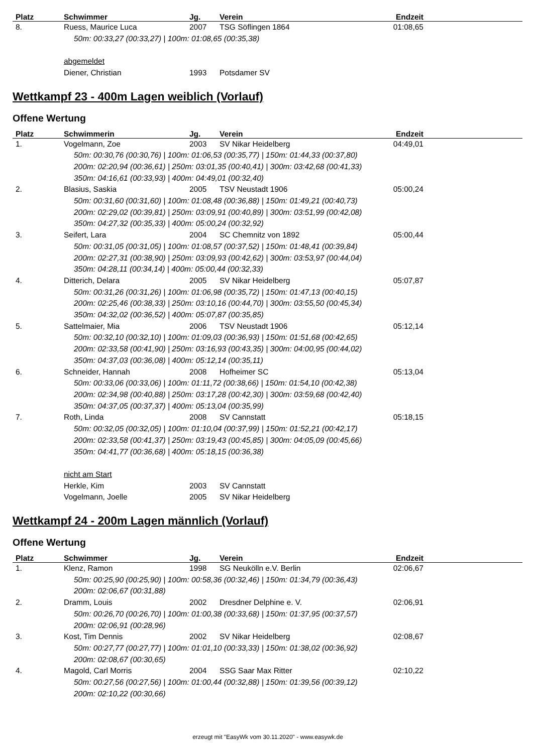| Platz | Schwimmer | Jg. | Verein | Endzeit | |
| --- | --- | --- | --- | --- | --- |
| 8. | Ruess, Maurice Luca | 2007 | TSG Söflingen 1864 | 01:08,65 | |
| 50m: 00:33,27 (00:33,27) / 100m: 01:08,65 (00:35,38) | | | | | |
| | abgemeldet | | | | |
| | Diener, Christian | 1993 | Potsdamer SV | | |
Wettkampf 23 - 400m Lagen weiblich (Vorlauf)
Offene Wertung
| Platz | Schwimmerin | Jg. | Verein | Endzeit | |
| --- | --- | --- | --- | --- | --- |
| 1. | Vogelmann, Zoe | 2003 | SV Nikar Heidelberg | 04:49,01 | |
| 50m: 00:30,76 (00:30,76) / 100m: 01:06,53 (00:35,77) / 150m: 01:44,33 (00:37,80) 200m: 02:20,94 (00:36,61) / 250m: 03:01,35 (00:40,41) / 300m: 03:42,68 (00:41,33) 350m: 04:16,61 (00:33,93) / 400m: 04:49,01 (00:32,40) | | | | | |
| 2. | Blasius, Saskia | 2005 | TSV Neustadt 1906 | 05:00,24 | |
| 50m: 00:31,60 (00:31,60) / 100m: 01:08,48 (00:36,88) / 150m: 01:49,21 (00:40,73) 200m: 02:29,02 (00:39,81) / 250m: 03:09,91 (00:40,89) / 300m: 03:51,99 (00:42,08) 350m: 04:27,32 (00:35,33) / 400m: 05:00,24 (00:32,92) | | | | | |
| 3. | Seifert, Lara | 2004 | SC Chemnitz von 1892 | 05:00,44 | |
| 50m: 00:31,05 (00:31,05) / 100m: 01:08,57 (00:37,52) / 150m: 01:48,41 (00:39,84) 200m: 02:27,31 (00:38,90) / 250m: 03:09,93 (00:42,62) / 300m: 03:53,97 (00:44,04) 350m: 04:28,11 (00:34,14) / 400m: 05:00,44 (00:32,33) | | | | | |
| 4. | Ditterich, Delara | 2005 | SV Nikar Heidelberg | 05:07,87 | |
| 50m: 00:31,26 (00:31,26) / 100m: 01:06,98 (00:35,72) / 150m: 01:47,13 (00:40,15) 200m: 02:25,46 (00:38,33) / 250m: 03:10,16 (00:44,70) / 300m: 03:55,50 (00:45,34) 350m: 04:32,02 (00:36,52) / 400m: 05:07,87 (00:35,85) | | | | | |
| 5. | Sattelmaier, Mia | 2006 | TSV Neustadt 1906 | 05:12,14 | |
| 50m: 00:32,10 (00:32,10) / 100m: 01:09,03 (00:36,93) / 150m: 01:51,68 (00:42,65) 200m: 02:33,58 (00:41,90) / 250m: 03:16,93 (00:43,35) / 300m: 04:00,95 (00:44,02) 350m: 04:37,03 (00:36,08) / 400m: 05:12,14 (00:35,11) | | | | | |
| 6. | Schneider, Hannah | 2008 | Hofheimer SC | 05:13,04 | |
| 50m: 00:33,06 (00:33,06) / 100m: 01:11,72 (00:38,66) / 150m: 01:54,10 (00:42,38) 200m: 02:34,98 (00:40,88) / 250m: 03:17,28 (00:42,30) / 300m: 03:59,68 (00:42,40) 350m: 04:37,05 (00:37,37) / 400m: 05:13,04 (00:35,99) | | | | | |
| 7. | Roth, Linda | 2008 | SV Cannstatt | 05:18,15 | |
| 50m: 00:32,05 (00:32,05) / 100m: 01:10,04 (00:37,99) / 150m: 01:52,21 (00:42,17) 200m: 02:33,58 (00:41,37) / 250m: 03:19,43 (00:45,85) / 300m: 04:05,09 (00:45,66) 350m: 04:41,77 (00:36,68) / 400m: 05:18,15 (00:36,38) | | | | | |
| | nicht am Start | | | | |
| | Herkle, Kim | 2003 | SV Cannstatt | | |
| | Vogelmann, Joelle | 2005 | SV Nikar Heidelberg | | |
Wettkampf 24 - 200m Lagen männlich (Vorlauf)
Offene Wertung
| Platz | Schwimmer | Jg. | Verein | Endzeit | |
| --- | --- | --- | --- | --- | --- |
| 1. | Klenz, Ramon | 1998 | SG Neukölln e.V. Berlin | 02:06,67 | |
| 50m: 00:25,90 (00:25,90) / 100m: 00:58,36 (00:32,46) / 150m: 01:34,79 (00:36,43) 200m: 02:06,67 (00:31,88) | | | | | |
| 2. | Dramm, Louis | 2002 | Dresdner Delphine e. V. | 02:06,91 | |
| 50m: 00:26,70 (00:26,70) / 100m: 01:00,38 (00:33,68) / 150m: 01:37,95 (00:37,57) 200m: 02:06,91 (00:28,96) | | | | | |
| 3. | Kost, Tim Dennis | 2002 | SV Nikar Heidelberg | 02:08,67 | |
| 50m: 00:27,77 (00:27,77) / 100m: 01:01,10 (00:33,33) / 150m: 01:38,02 (00:36,92) 200m: 02:08,67 (00:30,65) | | | | | |
| 4. | Magold, Carl Morris | 2004 | SSG Saar Max Ritter | 02:10,22 | |
| 50m: 00:27,56 (00:27,56) / 100m: 01:00,44 (00:32,88) / 150m: 01:39,56 (00:39,12) 200m: 02:10,22 (00:30,66) | | | | | |
erzeugt mit "EasyWk vom 30.11.2020" - www.easywk.de